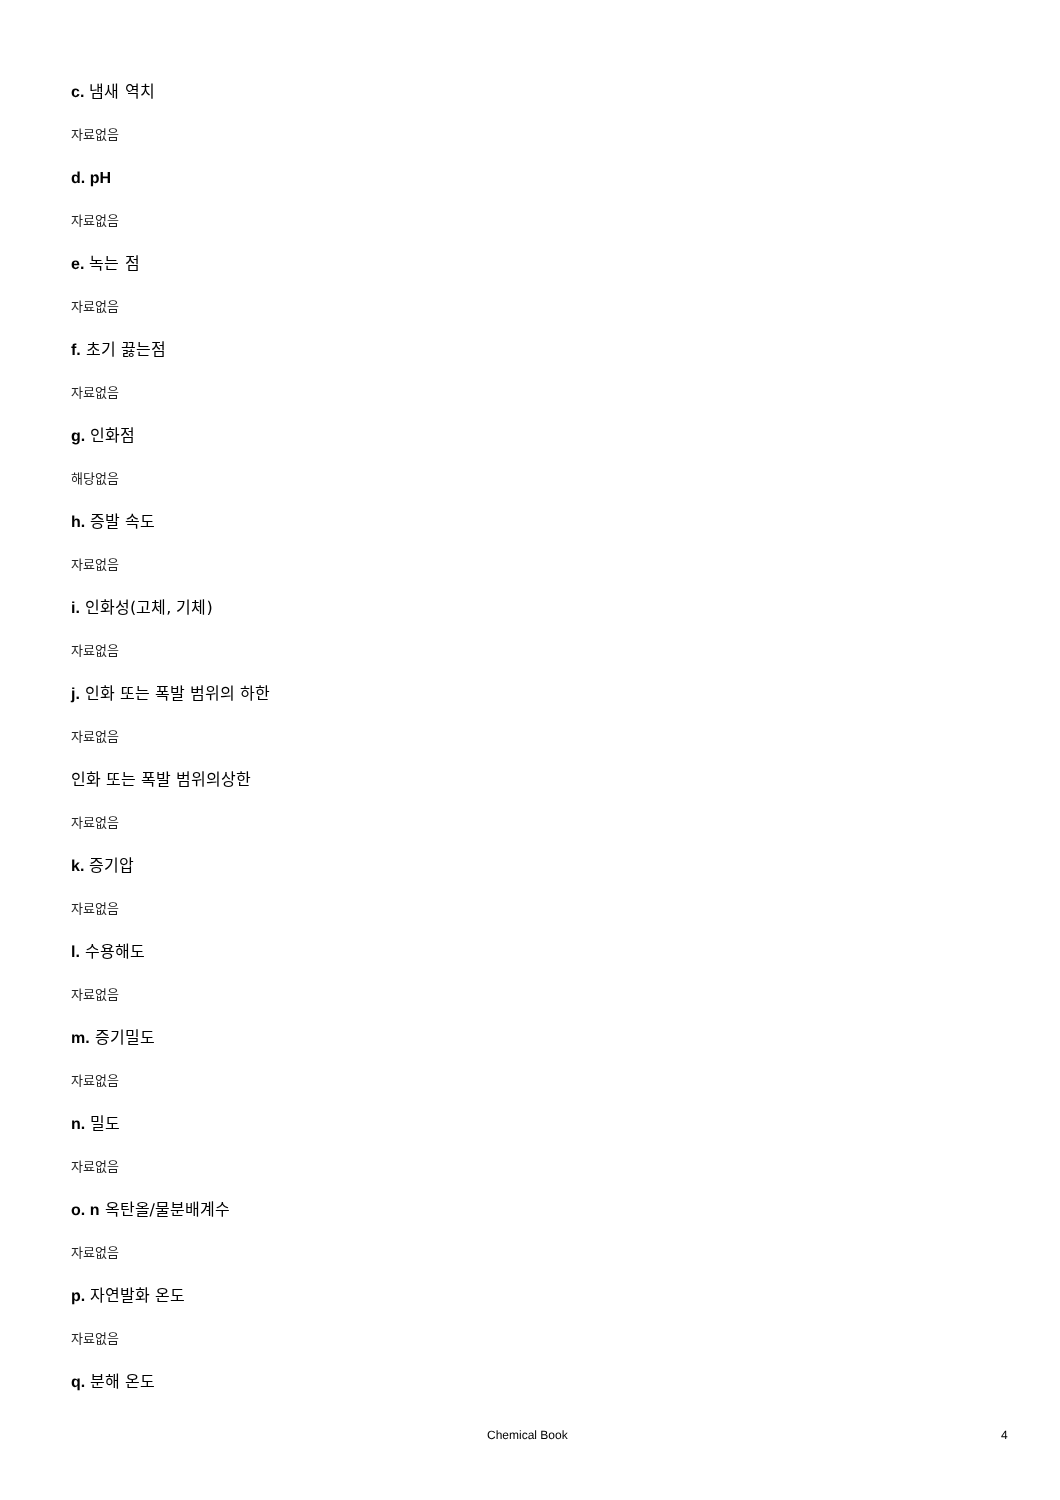c. 냄새 역치
자료없음
d. pH
자료없음
e. 녹는 점
자료없음
f. 초기 끓는점
자료없음
g. 인화점
해당없음
h. 증발 속도
자료없음
i. 인화성(고체, 기체)
자료없음
j. 인화 또는 폭발 범위의 하한
자료없음
인화 또는 폭발 범위의상한
자료없음
k. 증기압
자료없음
l. 수용해도
자료없음
m. 증기밀도
자료없음
n. 밀도
자료없음
o. n 옥탄올/물분배계수
자료없음
p. 자연발화 온도
자료없음
q. 분해 온도
Chemical Book 4